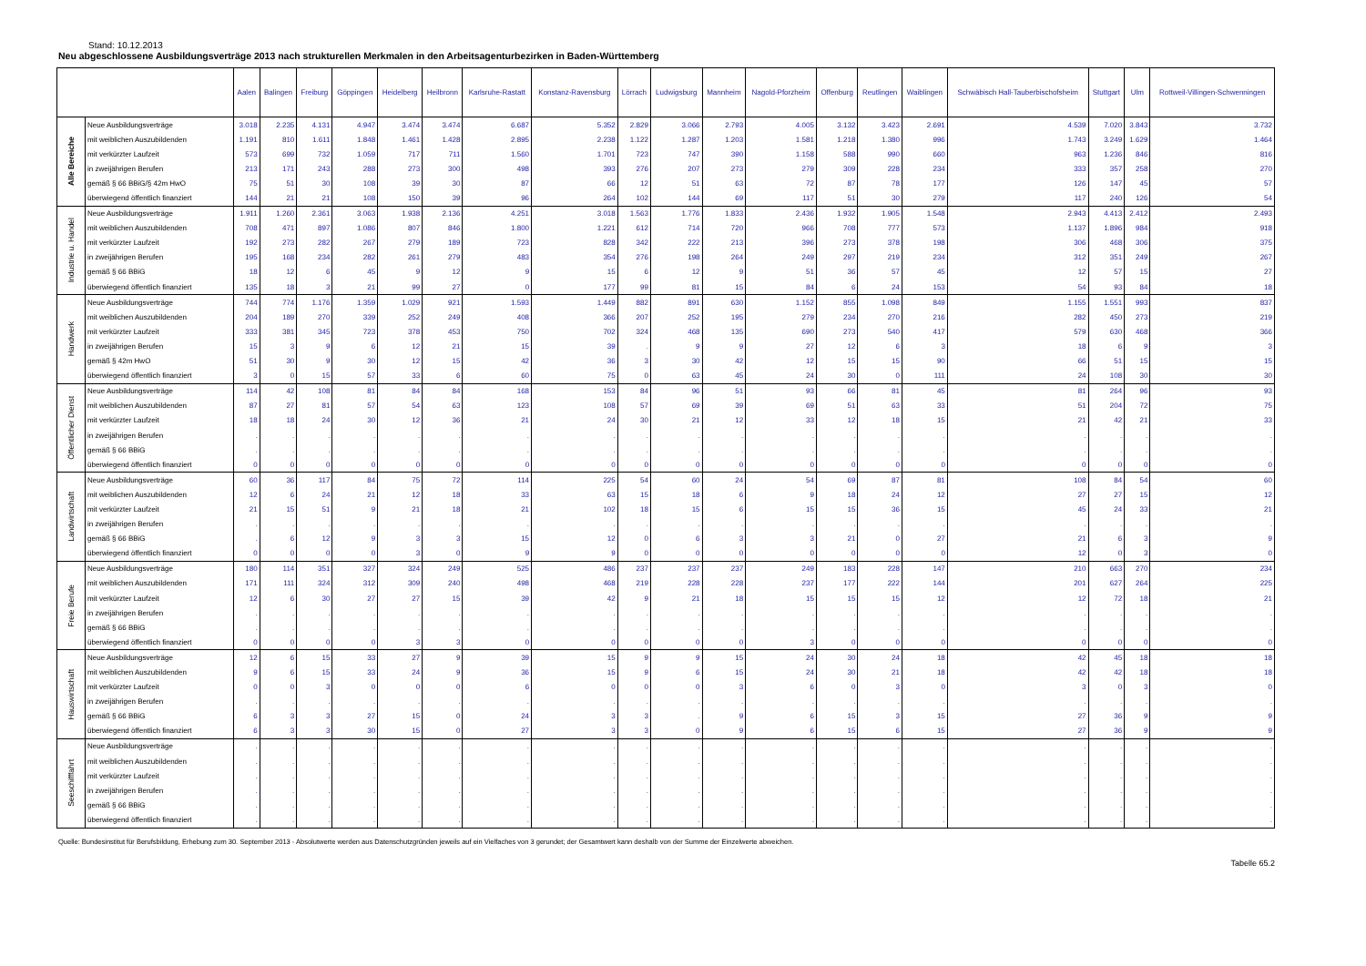Stand: 10.12.2013
Neu abgeschlossene Ausbildungsverträge 2013 nach strukturellen Merkmalen in den Arbeitsagenturbezirken in Baden-Württemberg
| | | Aalen | Balingen | Freiburg | Göppingen | Heidelberg | Heilbronn | Karlsruhe-Rastatt | Konstanz-Ravensburg | Lörrach | Ludwigsburg | Mannheim | Nagold-Pforzheim | Offenburg | Reutlingen | Waiblingen | Schwäbisch Hall-Tauberbischofsheim | Stuttgart | Ulm | Rottweil-Villingen-Schwenningen |
| --- | --- | --- | --- | --- | --- | --- | --- | --- | --- | --- | --- | --- | --- | --- | --- | --- | --- | --- | --- | --- |
| Alle Bereiche | Neue Ausbildungsverträge | 3.018 | 2.235 | 4.131 | 4.947 | 3.474 | 3.474 | 6.687 | 5.352 | 2.829 | 3.066 | 2.793 | 4.005 | 3.132 | 3.423 | 2.691 | 4.539 | 7.020 | 3.843 | 3.732 |
| | mit weiblichen Auszubildenden | 1.191 | 810 | 1.611 | 1.848 | 1.461 | 1.428 | 2.895 | 2.238 | 1.122 | 1.287 | 1.203 | 1.581 | 1.218 | 1.380 | 996 | 1.743 | 3.249 | 1.629 | 1.464 |
| | mit verkürzter Laufzeit | 573 | 699 | 732 | 1.059 | 717 | 711 | 1.560 | 1.701 | 723 | 747 | 390 | 1.158 | 588 | 990 | 660 | 963 | 1.236 | 846 | 816 |
| | in zweijährigen Berufen | 213 | 171 | 243 | 288 | 273 | 300 | 498 | 393 | 276 | 207 | 273 | 279 | 309 | 228 | 234 | 333 | 357 | 258 | 270 |
| | gemäß § 66 BBiG/§ 42m HwO | 75 | 51 | 30 | 108 | 39 | 30 | 87 | 66 | 12 | 51 | 63 | 72 | 87 | 78 | 177 | 126 | 147 | 45 | 57 |
| | überwiegend öffentlich finanziert | 144 | 21 | 21 | 108 | 150 | 39 | 96 | 264 | 102 | 144 | 69 | 117 | 51 | 30 | 279 | 117 | 240 | 126 | 54 |
| Industrie u. Handel | Neue Ausbildungsverträge | 1.911 | 1.260 | 2.361 | 3.063 | 1.938 | 2.136 | 4.251 | 3.018 | 1.563 | 1.776 | 1.833 | 2.436 | 1.932 | 1.905 | 1.548 | 2.943 | 4.413 | 2.412 | 2.493 |
| | mit weiblichen Auszubildenden | 708 | 471 | 897 | 1.086 | 807 | 846 | 1.800 | 1.221 | 612 | 714 | 720 | 966 | 708 | 777 | 573 | 1.137 | 1.896 | 984 | 918 |
| | mit verkürzter Laufzeit | 192 | 273 | 282 | 267 | 279 | 189 | 723 | 828 | 342 | 222 | 213 | 396 | 273 | 378 | 198 | 306 | 468 | 306 | 375 |
| | in zweijährigen Berufen | 195 | 168 | 234 | 282 | 261 | 279 | 483 | 354 | 276 | 198 | 264 | 249 | 297 | 219 | 234 | 312 | 351 | 249 | 267 |
| | gemäß § 66 BBiG | 18 | 12 | 6 | 45 | 9 | 12 | 9 | 15 | 6 | 12 | 9 | 51 | 36 | 57 | 45 | 12 | 57 | 15 | 27 |
| | überwiegend öffentlich finanziert | 135 | 18 | 3 | 21 | 99 | 27 | 0 | 177 | 99 | 81 | 15 | 84 | 6 | 24 | 153 | 54 | 93 | 84 | 18 |
| Handwerk | Neue Ausbildungsverträge | 744 | 774 | 1.176 | 1.359 | 1.029 | 921 | 1.593 | 1.449 | 882 | 891 | 630 | 1.152 | 855 | 1.098 | 849 | 1.155 | 1.551 | 993 | 837 |
| | mit weiblichen Auszubildenden | 204 | 189 | 270 | 339 | 252 | 249 | 408 | 366 | 207 | 252 | 195 | 279 | 234 | 270 | 216 | 282 | 450 | 273 | 219 |
| | mit verkürzter Laufzeit | 333 | 381 | 345 | 723 | 378 | 453 | 750 | 702 | 324 | 468 | 135 | 690 | 273 | 540 | 417 | 579 | 630 | 468 | 366 |
| | in zweijährigen Berufen | 15 | 3 | 9 | 6 | 12 | 21 | 15 | 39 | . | 9 | 9 | 27 | 12 | 6 | 3 | 18 | 6 | 9 | 3 |
| | gemäß § 42m HwO | 51 | 30 | 9 | 30 | 12 | 15 | 42 | 36 | 3 | 30 | 42 | 12 | 15 | 15 | 90 | 66 | 51 | 15 | 15 |
| | überwiegend öffentlich finanziert | 3 | 0 | 15 | 57 | 33 | 6 | 60 | 75 | 0 | 63 | 45 | 24 | 30 | 0 | 111 | 24 | 108 | 30 | 30 |
| Öffentlicher Dienst | Neue Ausbildungsverträge | 114 | 42 | 108 | 81 | 84 | 84 | 168 | 153 | 84 | 96 | 51 | 93 | 66 | 81 | 45 | 81 | 264 | 96 | 93 |
| | mit weiblichen Auszubildenden | 87 | 27 | 81 | 57 | 54 | 63 | 123 | 108 | 57 | 69 | 39 | 69 | 51 | 63 | 33 | 51 | 204 | 72 | 75 |
| | mit verkürzter Laufzeit | 18 | 18 | 24 | 30 | 12 | 36 | 21 | 24 | 30 | 21 | 12 | 33 | 12 | 18 | 15 | 21 | 42 | 21 | 33 |
| | in zweijährigen Berufen | . | . | . | . | . | . | . | . | . | . | . | . | . | . | . | . | . | . | . |
| | gemäß § 66 BBiG | . | . | . | . | . | . | . | . | . | . | . | . | . | . | . | . | . | . | . |
| | überwiegend öffentlich finanziert | 0 | 0 | 0 | 0 | 0 | 0 | 0 | 0 | 0 | 0 | 0 | 0 | 0 | 0 | 0 | 0 | 0 | 0 | 0 |
| Landwirtschaft | Neue Ausbildungsverträge | 60 | 36 | 117 | 84 | 75 | 72 | 114 | 225 | 54 | 60 | 24 | 54 | 69 | 87 | 81 | 108 | 84 | 54 | 60 |
| | mit weiblichen Auszubildenden | 12 | 6 | 24 | 21 | 12 | 18 | 33 | 63 | 15 | 18 | 6 | 9 | 18 | 24 | 12 | 27 | 27 | 15 | 12 |
| | mit verkürzter Laufzeit | 21 | 15 | 51 | 9 | 21 | 18 | 21 | 102 | 18 | 15 | 6 | 15 | 15 | 36 | 15 | 45 | 24 | 33 | 21 |
| | in zweijährigen Berufen | . | . | . | . | . | . | . | . | . | . | . | . | . | . | . | . | . | . | . |
| | gemäß § 66 BBiG | . | 6 | 12 | 9 | 3 | 3 | 15 | 12 | 0 | 6 | 3 | 3 | 21 | 0 | 27 | 21 | 6 | 3 | 9 |
| | überwiegend öffentlich finanziert | 0 | 0 | 0 | 0 | 3 | 0 | 9 | 9 | 0 | 0 | 0 | 0 | 0 | 0 | 0 | 12 | 0 | 3 | 0 |
| Freie Berufe | Neue Ausbildungsverträge | 180 | 114 | 351 | 327 | 324 | 249 | 525 | 486 | 237 | 237 | 237 | 249 | 183 | 228 | 147 | 210 | 663 | 270 | 234 |
| | mit weiblichen Auszubildenden | 171 | 111 | 324 | 312 | 309 | 240 | 498 | 468 | 219 | 228 | 228 | 237 | 177 | 222 | 144 | 201 | 627 | 264 | 225 |
| | mit verkürzter Laufzeit | 12 | 6 | 30 | 27 | 27 | 15 | 39 | 42 | 9 | 21 | 18 | 15 | 15 | 15 | 12 | 12 | 72 | 18 | 21 |
| | in zweijährigen Berufen | . | . | . | . | . | . | . | . | . | . | . | . | . | . | . | . | . | . | . |
| | gemäß § 66 BBiG | . | . | . | . | . | . | . | . | . | . | . | . | . | . | . | . | . | . | . |
| | überwiegend öffentlich finanziert | 0 | 0 | 0 | 0 | 3 | 3 | 0 | 0 | 0 | 0 | 0 | 3 | 0 | 0 | 0 | 0 | 0 | 0 | 0 |
| Hauswirtschaft | Neue Ausbildungsverträge | 12 | 6 | 15 | 33 | 27 | 9 | 39 | 15 | 9 | 9 | 15 | 24 | 30 | 24 | 18 | 42 | 45 | 18 | 18 |
| | mit weiblichen Auszubildenden | 9 | 6 | 15 | 33 | 24 | 9 | 36 | 15 | 9 | 6 | 15 | 24 | 30 | 21 | 18 | 42 | 42 | 18 | 18 |
| | mit verkürzter Laufzeit | 0 | 0 | 3 | 0 | 0 | 0 | 6 | 0 | 0 | 0 | 3 | 6 | 0 | 3 | 0 | 3 | 0 | 3 | 0 |
| | in zweijährigen Berufen | . | . | . | . | . | . | . | . | . | . | . | . | . | . | . | . | . | . | . |
| | gemäß § 66 BBiG | 6 | 3 | 3 | 27 | 15 | 0 | 24 | 3 | 3 | . | 9 | 6 | 15 | 3 | 15 | 27 | 36 | 9 | 9 |
| | überwiegend öffentlich finanziert | 6 | 3 | 3 | 30 | 15 | 0 | 27 | 3 | 3 | 0 | 9 | 6 | 15 | 6 | 15 | 27 | 36 | 9 | 9 |
| Seeschifffahrt | Neue Ausbildungsverträge | . | . | . | . | . | . | . | . | . | . | . | . | . | . | . | . | . | . | . |
| | mit weiblichen Auszubildenden | . | . | . | . | . | . | . | . | . | . | . | . | . | . | . | . | . | . | . |
| | mit verkürzter Laufzeit | . | . | . | . | . | . | . | . | . | . | . | . | . | . | . | . | . | . | . |
| | in zweijährigen Berufen | . | . | . | . | . | . | . | . | . | . | . | . | . | . | . | . | . | . | . |
| | gemäß § 66 BBiG | . | . | . | . | . | . | . | . | . | . | . | . | . | . | . | . | . | . | . |
| | überwiegend öffentlich finanziert | . | . | . | . | . | . | . | . | . | . | . | . | . | . | . | . | . | . | . |
Quelle: Bundesinstitut für Berufsbildung, Erhebung zum 30. September 2013 - Absolutwerte werden aus Datenschutzgründen jeweils auf ein Vielfaches von 3 gerundet; der Gesamtwert kann deshalb von der Summe der Einzelwerte abweichen.
Tabelle 65.2